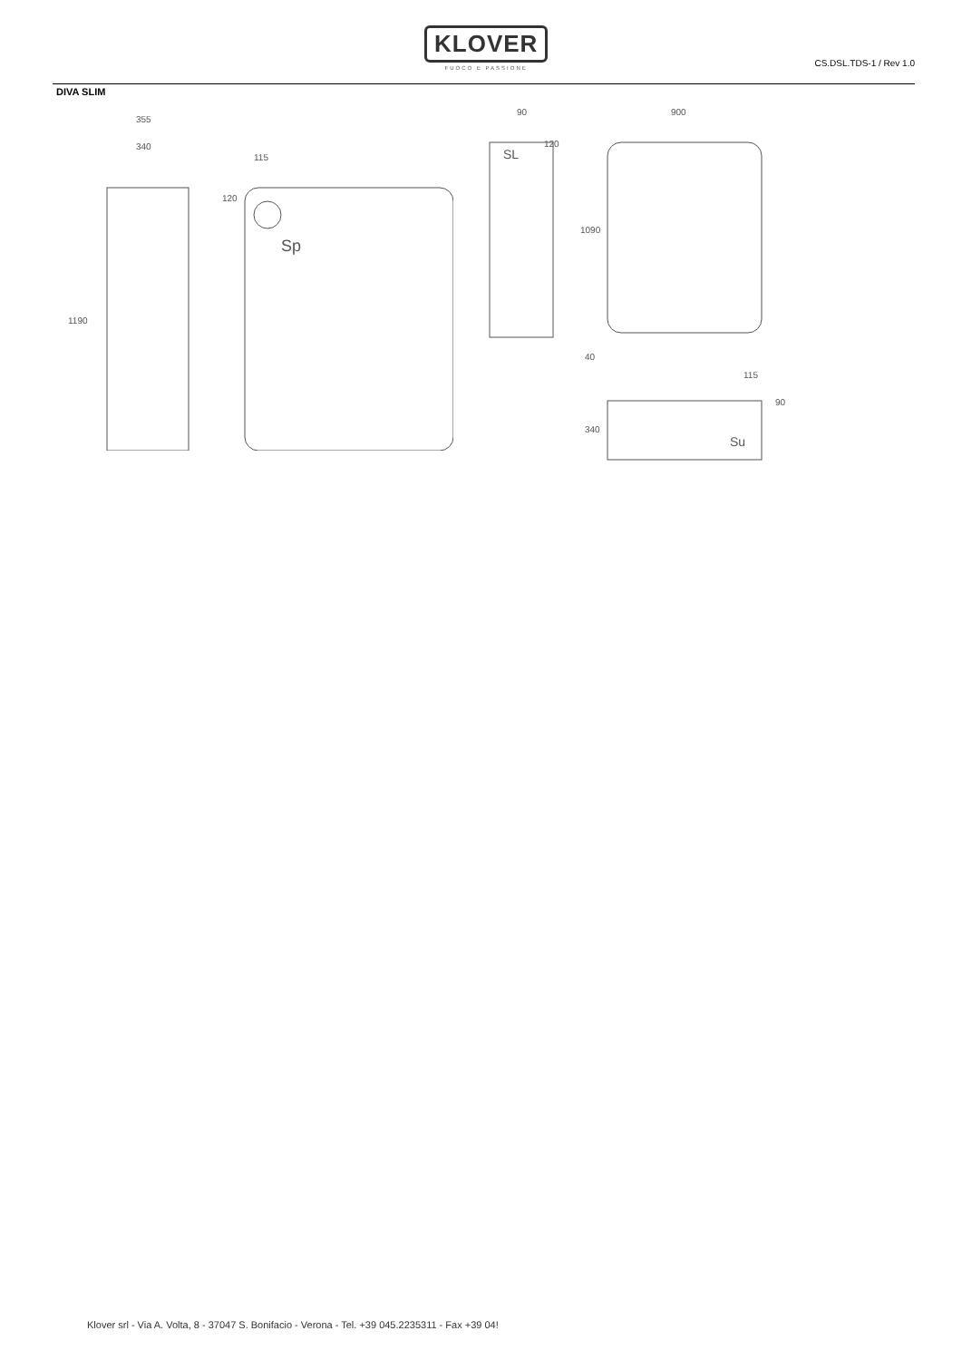KLOVER
FUOCO E PASSIONE
CS.DSL.TDS-1 / Rev 1.0
DIVA SLIM
355
340
1190
115
120
Sp
90
120
SL
900
1090
40
340
115
90
Su
Klover srl - Via A. Volta, 8 - 37047 S. Bonifacio - Verona - Tel. +39 045.2235311 - Fax +39 04!